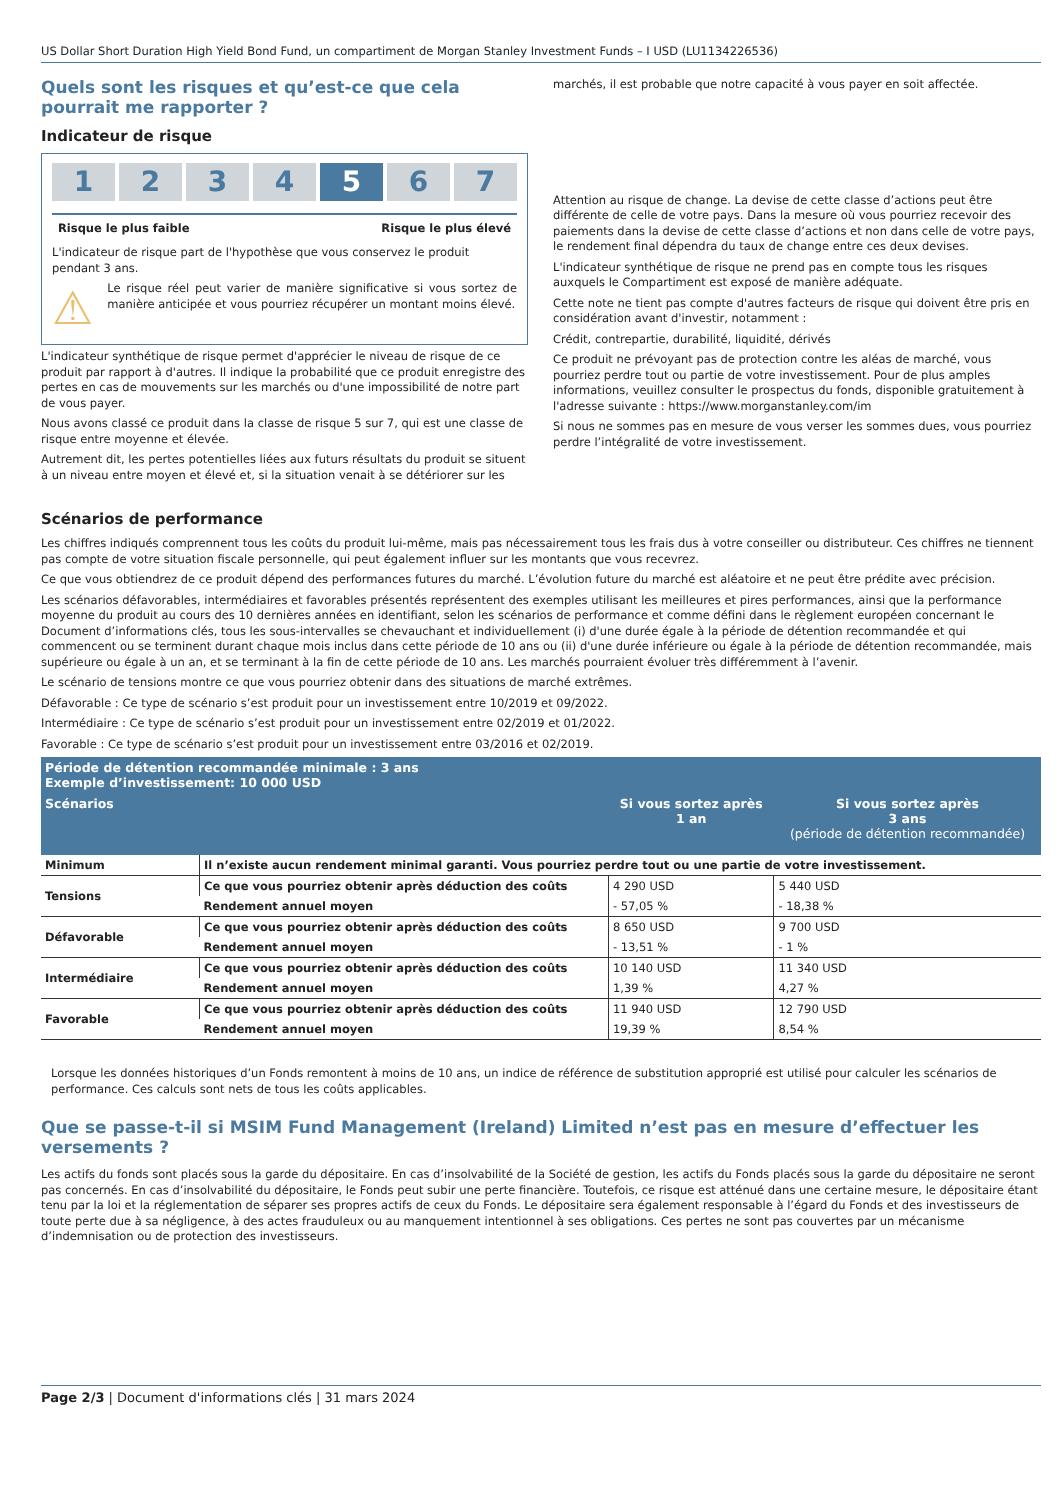US Dollar Short Duration High Yield Bond Fund, un compartiment de Morgan Stanley Investment Funds – I USD (LU1134226536)
Quels sont les risques et qu’est-ce que cela pourrait me rapporter ?
Indicateur de risque
1 2 3 4 5 6 7
Risque le plus faible Risque le plus élevé
L'indicateur de risque part de l'hypothèse que vous conservez le produit pendant 3 ans.
⚠
Le risque réel peut varier de manière significative si vous sortez de manière anticipée et vous pourriez récupérer un montant moins élevé.
L'indicateur synthétique de risque permet d'apprécier le niveau de risque de ce produit par rapport à d'autres. Il indique la probabilité que ce produit enregistre des pertes en cas de mouvements sur les marchés ou d'une impossibilité de notre part de vous payer.
Nous avons classé ce produit dans la classe de risque 5 sur 7, qui est une classe de risque entre moyenne et élevée.
Autrement dit, les pertes potentielles liées aux futurs résultats du produit se situent à un niveau entre moyen et élevé et, si la situation venait à se détériorer sur les
marchés, il est probable que notre capacité à vous payer en soit affectée.
Attention au risque de change. La devise de cette classe d’actions peut être différente de celle de votre pays. Dans la mesure où vous pourriez recevoir des paiements dans la devise de cette classe d’actions et non dans celle de votre pays, le rendement final dépendra du taux de change entre ces deux devises.
L'indicateur synthétique de risque ne prend pas en compte tous les risques auxquels le Compartiment est exposé de manière adéquate.
Cette note ne tient pas compte d'autres facteurs de risque qui doivent être pris en considération avant d'investir, notamment :
Crédit, contrepartie, durabilité, liquidité, dérivés
Ce produit ne prévoyant pas de protection contre les aléas de marché, vous pourriez perdre tout ou partie de votre investissement. Pour de plus amples informations, veuillez consulter le prospectus du fonds, disponible gratuitement à l'adresse suivante : https://www.morganstanley.com/im
Si nous ne sommes pas en mesure de vous verser les sommes dues, vous pourriez perdre l’intégralité de votre investissement.
Scénarios de performance
Les chiffres indiqués comprennent tous les coûts du produit lui-même, mais pas nécessairement tous les frais dus à votre conseiller ou distributeur. Ces chiffres ne tiennent pas compte de votre situation fiscale personnelle, qui peut également influer sur les montants que vous recevrez.
Ce que vous obtiendrez de ce produit dépend des performances futures du marché. L’évolution future du marché est aléatoire et ne peut être prédite avec précision.
Les scénarios défavorables, intermédiaires et favorables présentés représentent des exemples utilisant les meilleures et pires performances, ainsi que la performance moyenne du produit au cours des 10 dernières années en identifiant, selon les scénarios de performance et comme défini dans le règlement européen concernant le Document d’informations clés, tous les sous-intervalles se chevauchant et individuellement (i) d'une durée égale à la période de détention recommandée et qui commencent ou se terminent durant chaque mois inclus dans cette période de 10 ans ou (ii) d'une durée inférieure ou égale à la période de détention recommandée, mais supérieure ou égale à un an, et se terminant à la fin de cette période de 10 ans. Les marchés pourraient évoluer très différemment à l’avenir.
Le scénario de tensions montre ce que vous pourriez obtenir dans des situations de marché extrêmes.
Défavorable : Ce type de scénario s’est produit pour un investissement entre 10/2019 et 09/2022.
Intermédiaire : Ce type de scénario s’est produit pour un investissement entre 02/2019 et 01/2022.
Favorable : Ce type de scénario s’est produit pour un investissement entre 03/2016 et 02/2019.
| Période de détention recommandée minimale : 3 ans Exemple d’investissement: 10 000 USD | | | |
| --- | --- | --- | --- |
| Scénarios | | Si vous sortez après 1 an | Si vous sortez après 3 ans (période de détention recommandée) |
| Minimum | Il n’existe aucun rendement minimal garanti. Vous pourriez perdre tout ou une partie de votre investissement. | | |
| Tensions | Ce que vous pourriez obtenir après déduction des coûts | 4 290 USD | 5 440 USD |
| | Rendement annuel moyen | - 57,05 % | - 18,38 % |
| Défavorable | Ce que vous pourriez obtenir après déduction des coûts | 8 650 USD | 9 700 USD |
| | Rendement annuel moyen | - 13,51 % | - 1 % |
| Intermédiaire | Ce que vous pourriez obtenir après déduction des coûts | 10 140 USD | 11 340 USD |
| | Rendement annuel moyen | 1,39 % | 4,27 % |
| Favorable | Ce que vous pourriez obtenir après déduction des coûts | 11 940 USD | 12 790 USD |
| | Rendement annuel moyen | 19,39 % | 8,54 % |
Lorsque les données historiques d’un Fonds remontent à moins de 10 ans, un indice de référence de substitution approprié est utilisé pour calculer les scénarios de performance. Ces calculs sont nets de tous les coûts applicables.
Que se passe-t-il si MSIM Fund Management (Ireland) Limited n’est pas en mesure d’effectuer les versements ?
Les actifs du fonds sont placés sous la garde du dépositaire. En cas d’insolvabilité de la Société de gestion, les actifs du Fonds placés sous la garde du dépositaire ne seront pas concernés. En cas d’insolvabilité du dépositaire, le Fonds peut subir une perte financière. Toutefois, ce risque est atténué dans une certaine mesure, le dépositaire étant tenu par la loi et la réglementation de séparer ses propres actifs de ceux du Fonds. Le dépositaire sera également responsable à l’égard du Fonds et des investisseurs de toute perte due à sa négligence, à des actes frauduleux ou au manquement intentionnel à ses obligations. Ces pertes ne sont pas couvertes par un mécanisme d’indemnisation ou de protection des investisseurs.
Page 2/3 | Document d'informations clés | 31 mars 2024